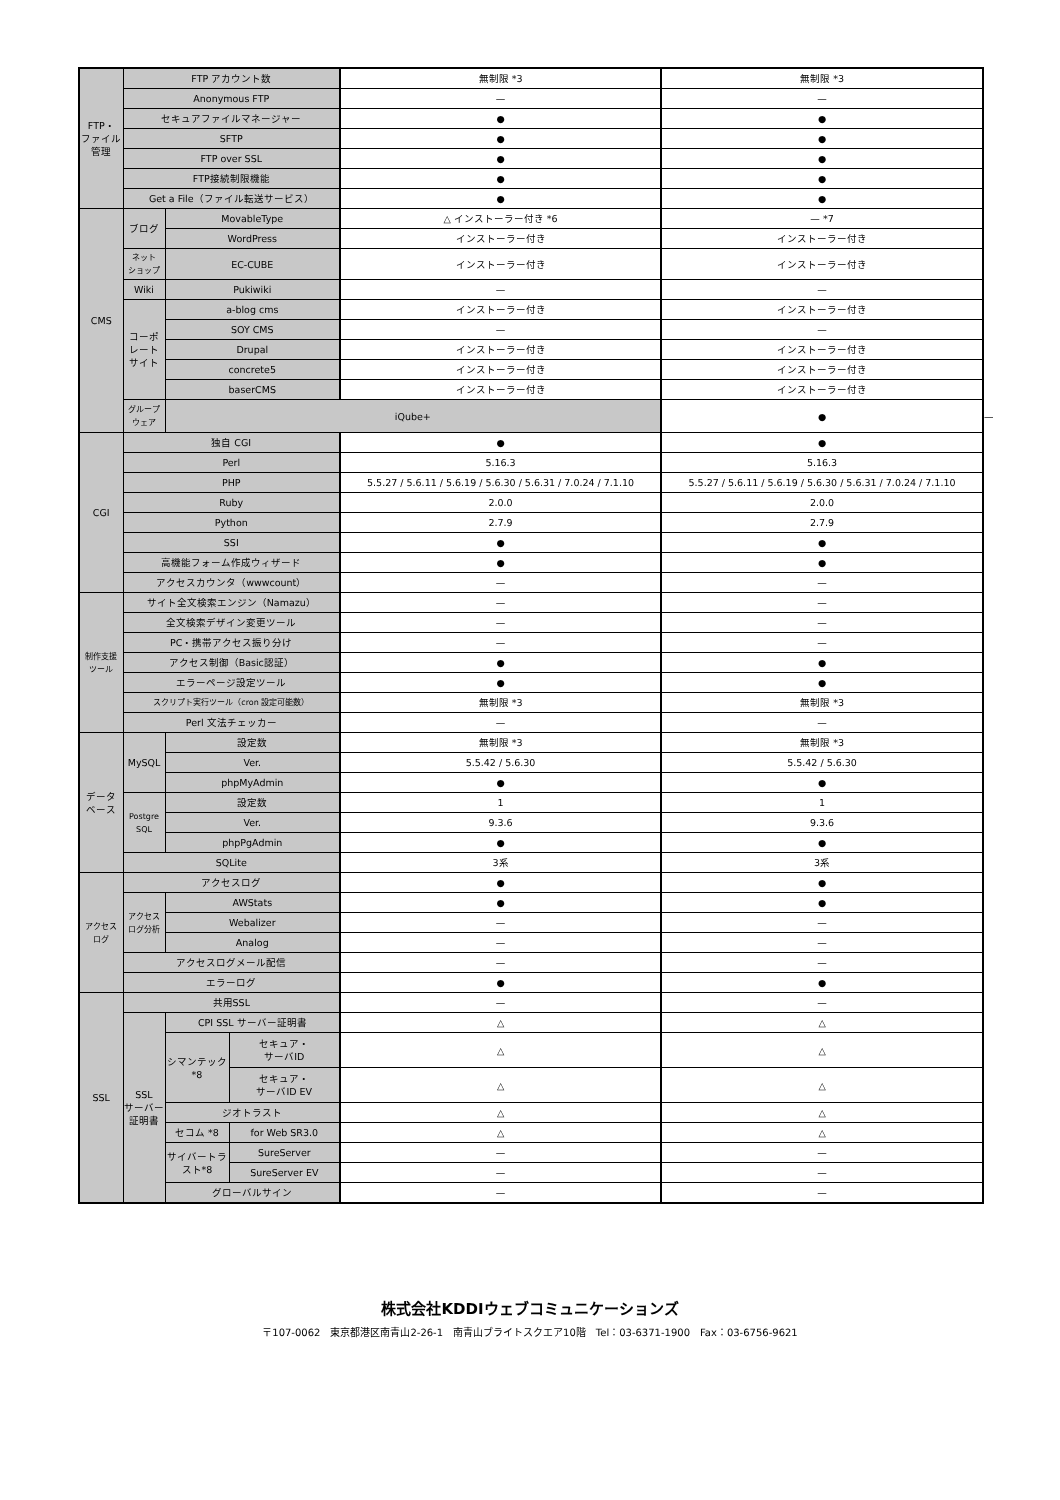| FTP・ ファイル 管理 | FTP アカウント数 | | | 無制限 *3 | 無制限 *3 | |
| | Anonymous FTP | | | — | — | |
| | セキュアファイルマネージャー | | | ● | ● | |
| | SFTP | | | ● | ● | |
| | FTP over SSL | | | ● | ● | |
| | FTP接続制限機能 | | | ● | ● | |
| | Get a File（ファイル転送サービス） | | | ● | ● | |
| CMS | ブログ | MovableType | | △ インストーラー付き *6 | — *7 | |
| | | WordPress | | インストーラー付き | インストーラー付き | |
| | ネット ショップ | EC-CUBE | | インストーラー付き | インストーラー付き | |
| | Wiki | Pukiwiki | | — | — | |
| | コーポ レート サイト | a-blog cms | | インストーラー付き | インストーラー付き | |
| | | SOY CMS | | — | — | |
| | | Drupal | | インストーラー付き | インストーラー付き | |
| | | concrete5 | | インストーラー付き | インストーラー付き | |
| | | baserCMS | | インストーラー付き | インストーラー付き | |
| | グループ ウェア | iQube+ | | | ● | — |
| CGI | 独自 CGI | | | ● | ● | |
| | Perl | | | 5.16.3 | 5.16.3 | |
| | PHP | | | 5.5.27 / 5.6.11 / 5.6.19 / 5.6.30 / 5.6.31 / 7.0.24 / 7.1.10 | 5.5.27 / 5.6.11 / 5.6.19 / 5.6.30 / 5.6.31 / 7.0.24 / 7.1.10 | |
| | Ruby | | | 2.0.0 | 2.0.0 | |
| | Python | | | 2.7.9 | 2.7.9 | |
| | SSI | | | ● | ● | |
| | 高機能フォーム作成ウィザード | | | ● | ● | |
| | アクセスカウンタ（wwwcount） | | | — | — | |
| 制作支援 ツール | サイト全文検索エンジン（Namazu） | | | — | — | |
| | 全文検索デザイン変更ツール | | | — | — | |
| | PC・携帯アクセス振り分け | | | — | — | |
| | アクセス制御（Basic認証） | | | ● | ● | |
| | エラーページ設定ツール | | | ● | ● | |
| | スクリプト実行ツール（cron 設定可能数） | | | 無制限 *3 | 無制限 *3 | |
| | Perl 文法チェッカー | | | — | — | |
| データ ベース | MySQL | 設定数 | | 無制限 *3 | 無制限 *3 | |
| | | Ver. | | 5.5.42 / 5.6.30 | 5.5.42 / 5.6.30 | |
| | | phpMyAdmin | | ● | ● | |
| | Postgre SQL | 設定数 | | 1 | 1 | |
| | | Ver. | | 9.3.6 | 9.3.6 | |
| | | phpPgAdmin | | ● | ● | |
| | SQLite | | | 3系 | 3系 | |
| アクセス ログ | アクセスログ | | | ● | ● | |
| | アクセス ログ分析 | AWStats | | ● | ● | |
| | | Webalizer | | — | — | |
| | | Analog | | — | — | |
| | アクセスログメール配信 | | | — | — | |
| | エラーログ | | | ● | ● | |
| SSL | 共用SSL | | | — | — | |
| | SSL サーバー 証明書 | CPI SSL サーバー証明書 | | △ | △ | |
| | | シマンテック *8 | セキュア・ サーバID | △ | △ | |
| | | | セキュア・ サーバID EV | △ | △ | |
| | | ジオトラスト | | △ | △ | |
| | | セコム *8 | for Web SR3.0 | △ | △ | |
| | | サイバートラ スト*8 | SureServer | — | — | |
| | | | SureServer EV | — | — | |
| | | グローバルサイン | | — | — | |
株式会社KDDIウェブコミュニケーションズ
〒107-0062　東京都港区南青山2-26-1　南青山ブライトスクエア10階　Tel：03-6371-1900　Fax：03-6756-9621